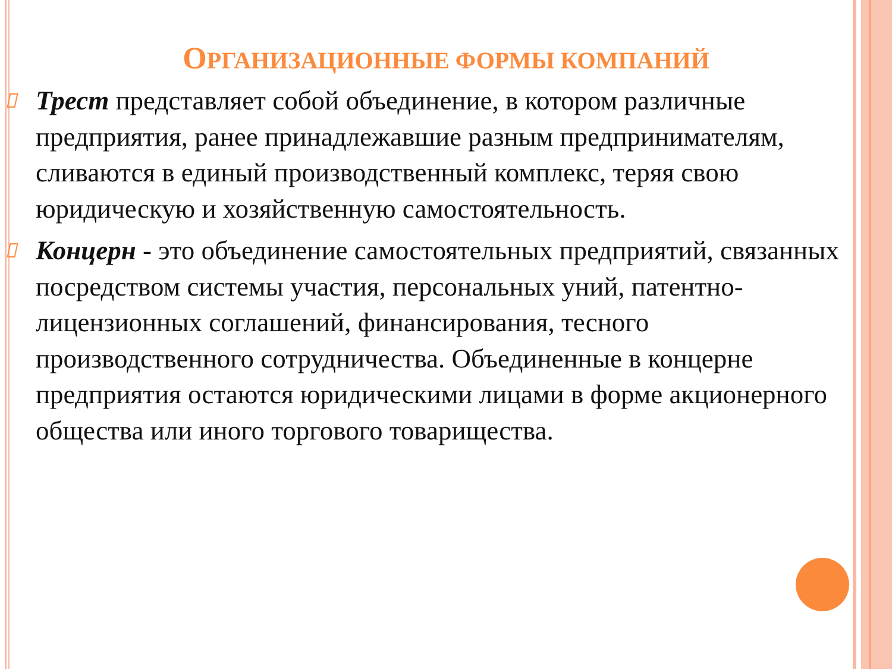ОРГАНИЗАЦИОННЫЕ ФОРМЫ КОМПАНИЙ
Трест представляет собой объединение, в котором различные предприятия, ранее принадлежавшие разным предпринимателям, сливаются в единый производственный комплекс, теряя свою юридическую и хозяйственную самостоятельность.
Концерн - это объединение самостоятельных предприятий, связанных посредством системы участия, персональных уний, патентно-лицензионных соглашений, финансирования, тесного производственного сотрудничества. Объединенные в концерне предприятия остаются юридическими лицами в форме акционерного общества или иного торгового товарищества.